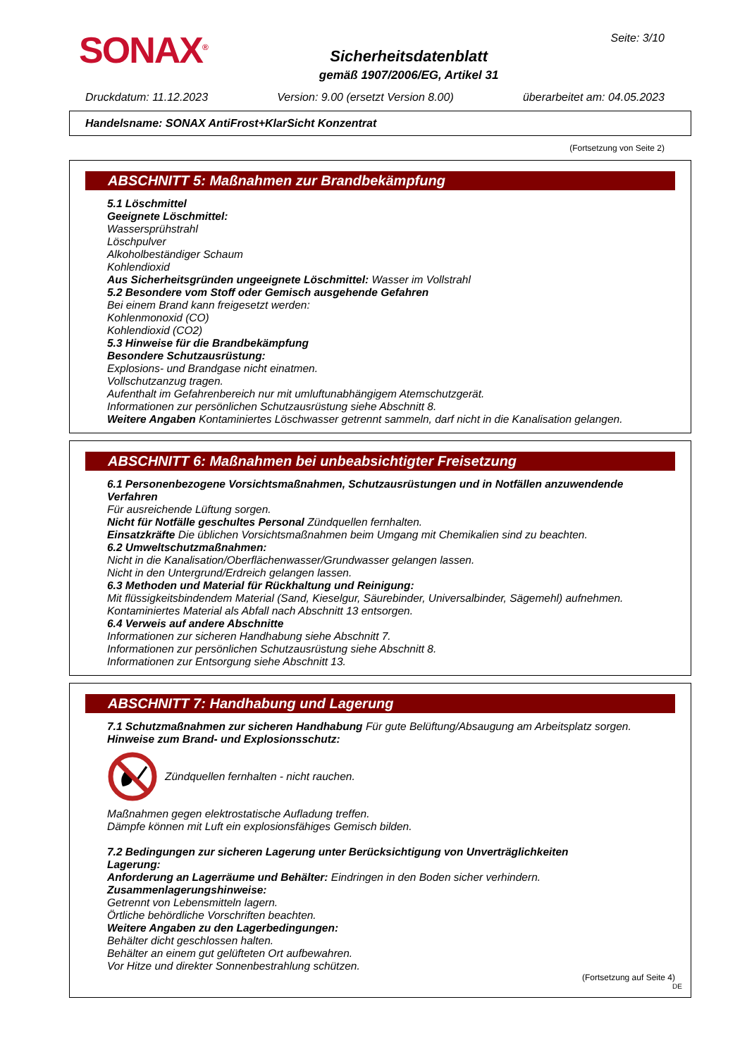SONAX<sup>®</sup>
Sicherheitsdatenblatt
gemäß 1907/2006/EG, Artikel 31
Seite: 3/10
Druckdatum: 11.12.2023 Version: 9.00 (ersetzt Version 8.00) überarbeitet am: 04.05.2023
Handelsname: SONAX AntiFrost+KlarSicht Konzentrat
(Fortsetzung von Seite 2)
ABSCHNITT 5: Maßnahmen zur Brandbekämpfung
5.1 Löschmittel
Geeignete Löschmittel:
Wassersprühstrahl
Löschpulver
Alkoholbeständiger Schaum
Kohlendioxid
Aus Sicherheitsgründen ungeeignete Löschmittel: Wasser im Vollstrahl
5.2 Besondere vom Stoff oder Gemisch ausgehende Gefahren
Bei einem Brand kann freigesetzt werden:
Kohlenmonoxid (CO)
Kohlendioxid (CO2)
5.3 Hinweise für die Brandbekämpfung
Besondere Schutzausrüstung:
Explosions- und Brandgase nicht einatmen.
Vollschutzanzug tragen.
Aufenthalt im Gefahrenbereich nur mit umluftunabhängigem Atemschutzgerät.
Informationen zur persönlichen Schutzausrüstung siehe Abschnitt 8.
Weitere Angaben Kontaminiertes Löschwasser getrennt sammeln, darf nicht in die Kanalisation gelangen.
ABSCHNITT 6: Maßnahmen bei unbeabsichtigter Freisetzung
6.1 Personenbezogene Vorsichtsmaßnahmen, Schutzausrüstungen und in Notfällen anzuwendende Verfahren
Für ausreichende Lüftung sorgen.
Nicht für Notfälle geschultes Personal Zündquellen fernhalten.
Einsatzkräfte Die üblichen Vorsichtsmaßnahmen beim Umgang mit Chemikalien sind zu beachten.
6.2 Umweltschutzmaßnahmen:
Nicht in die Kanalisation/Oberflächenwasser/Grundwasser gelangen lassen.
Nicht in den Untergrund/Erdreich gelangen lassen.
6.3 Methoden und Material für Rückhaltung und Reinigung:
Mit flüssigkeitsbindendem Material (Sand, Kieselgur, Säurebinder, Universalbinder, Sägemehl) aufnehmen.
Kontaminiertes Material als Abfall nach Abschnitt 13 entsorgen.
6.4 Verweis auf andere Abschnitte
Informationen zur sicheren Handhabung siehe Abschnitt 7.
Informationen zur persönlichen Schutzausrüstung siehe Abschnitt 8.
Informationen zur Entsorgung siehe Abschnitt 13.
ABSCHNITT 7: Handhabung und Lagerung
7.1 Schutzmaßnahmen zur sicheren Handhabung Für gute Belüftung/Absaugung am Arbeitsplatz sorgen.
Hinweise zum Brand- und Explosionsschutz:
Zündquellen fernhalten - nicht rauchen.
Maßnahmen gegen elektrostatische Aufladung treffen.
Dämpfe können mit Luft ein explosionsfähiges Gemisch bilden.
7.2 Bedingungen zur sicheren Lagerung unter Berücksichtigung von Unverträglichkeiten
Lagerung:
Anforderung an Lagerräume und Behälter: Eindringen in den Boden sicher verhindern.
Zusammenlagerungshinweise:
Getrennt von Lebensmitteln lagern.
Örtliche behördliche Vorschriften beachten.
Weitere Angaben zu den Lagerbedingungen:
Behälter dicht geschlossen halten.
Behälter an einem gut gelüfteten Ort aufbewahren.
Vor Hitze und direkter Sonnenbestrahlung schützen.
(Fortsetzung auf Seite 4)
DE